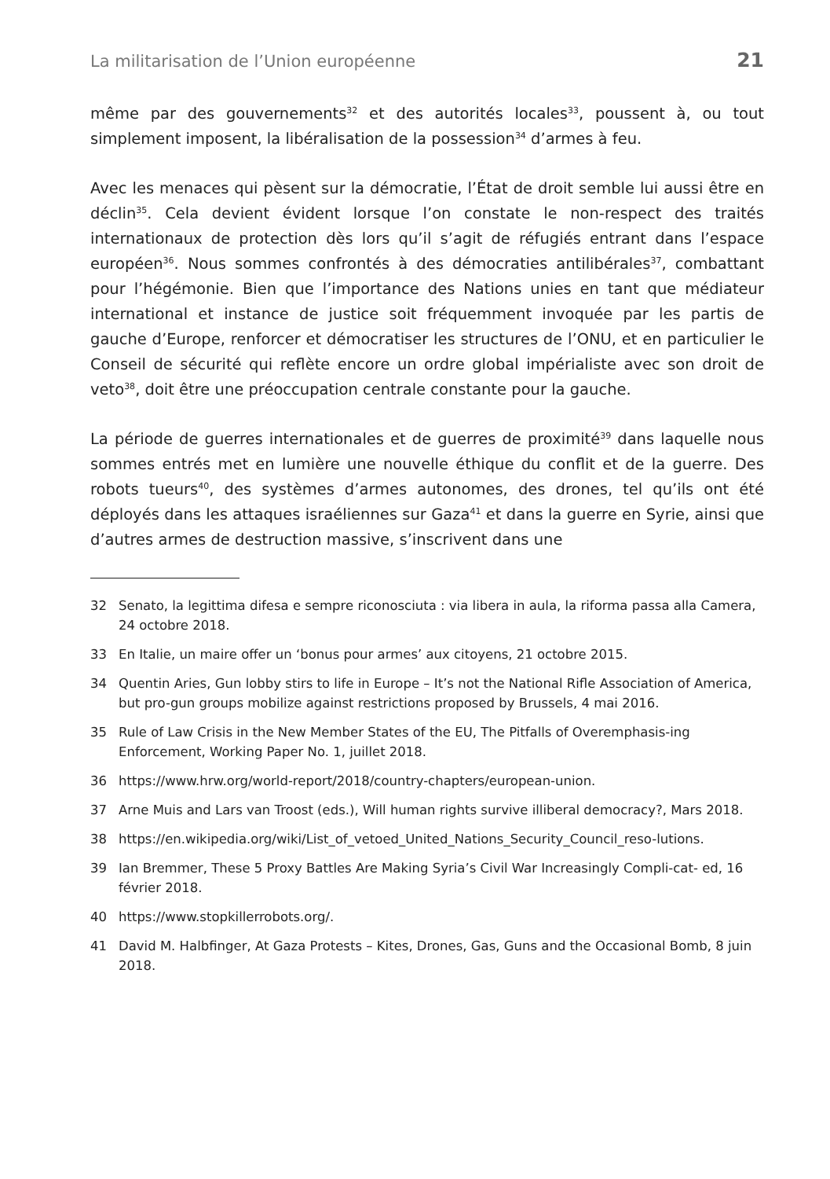La militarisation de l’Union européenne 21
même par des gouvernements<sup>32</sup> et des autorités locales<sup>33</sup>, poussent à, ou tout simplement imposent, la libéralisation de la possession<sup>34</sup> d’armes à feu.
Avec les menaces qui pèsent sur la démocratie, l’État de droit semble lui aussi être en déclin<sup>35</sup>. Cela devient évident lorsque l’on constate le non-respect des traités internationaux de protection dès lors qu’il s’agit de réfugiés entrant dans l’espace européen<sup>36</sup>. Nous sommes confrontés à des démocraties antilibérales<sup>37</sup>, combattant pour l’hégémonie. Bien que l’importance des Nations unies en tant que médiateur international et instance de justice soit fréquemment invoquée par les partis de gauche d’Europe, renforcer et démocratiser les structures de l’ONU, et en particulier le Conseil de sécurité qui reflète encore un ordre global impérialiste avec son droit de veto<sup>38</sup>, doit être une préoccupation centrale constante pour la gauche.
La période de guerres internationales et de guerres de proximité<sup>39</sup> dans laquelle nous sommes entrés met en lumière une nouvelle éthique du conflit et de la guerre. Des robots tueurs<sup>40</sup>, des systèmes d’armes autonomes, des drones, tel qu’ils ont été déployés dans les attaques israéliennes sur Gaza<sup>41</sup> et dans la guerre en Syrie, ainsi que d’autres armes de destruction massive, s’inscrivent dans une
32 Senato, la legittima difesa e sempre riconosciuta : via libera in aula, la riforma passa alla Camera, 24 octobre 2018.
33 En Italie, un maire offer un ‘bonus pour armes’ aux citoyens, 21 octobre 2015.
34 Quentin Aries, Gun lobby stirs to life in Europe – It’s not the National Rifle Association of America, but pro-gun groups mobilize against restrictions proposed by Brussels, 4 mai 2016.
35 Rule of Law Crisis in the New Member States of the EU, The Pitfalls of Overemphasis-ing Enforcement, Working Paper No. 1, juillet 2018.
36 https://www.hrw.org/world-report/2018/country-chapters/european-union.
37 Arne Muis and Lars van Troost (eds.), Will human rights survive illiberal democracy?, Mars 2018.
38 https://en.wikipedia.org/wiki/List_of_vetoed_United_Nations_Security_Council_reso-lutions.
39 Ian Bremmer, These 5 Proxy Battles Are Making Syria’s Civil War Increasingly Compli-cat- ed, 16 février 2018.
40 https://www.stopkillerrobots.org/.
41 David M. Halbfinger, At Gaza Protests – Kites, Drones, Gas, Guns and the Occasional Bomb, 8 juin 2018.